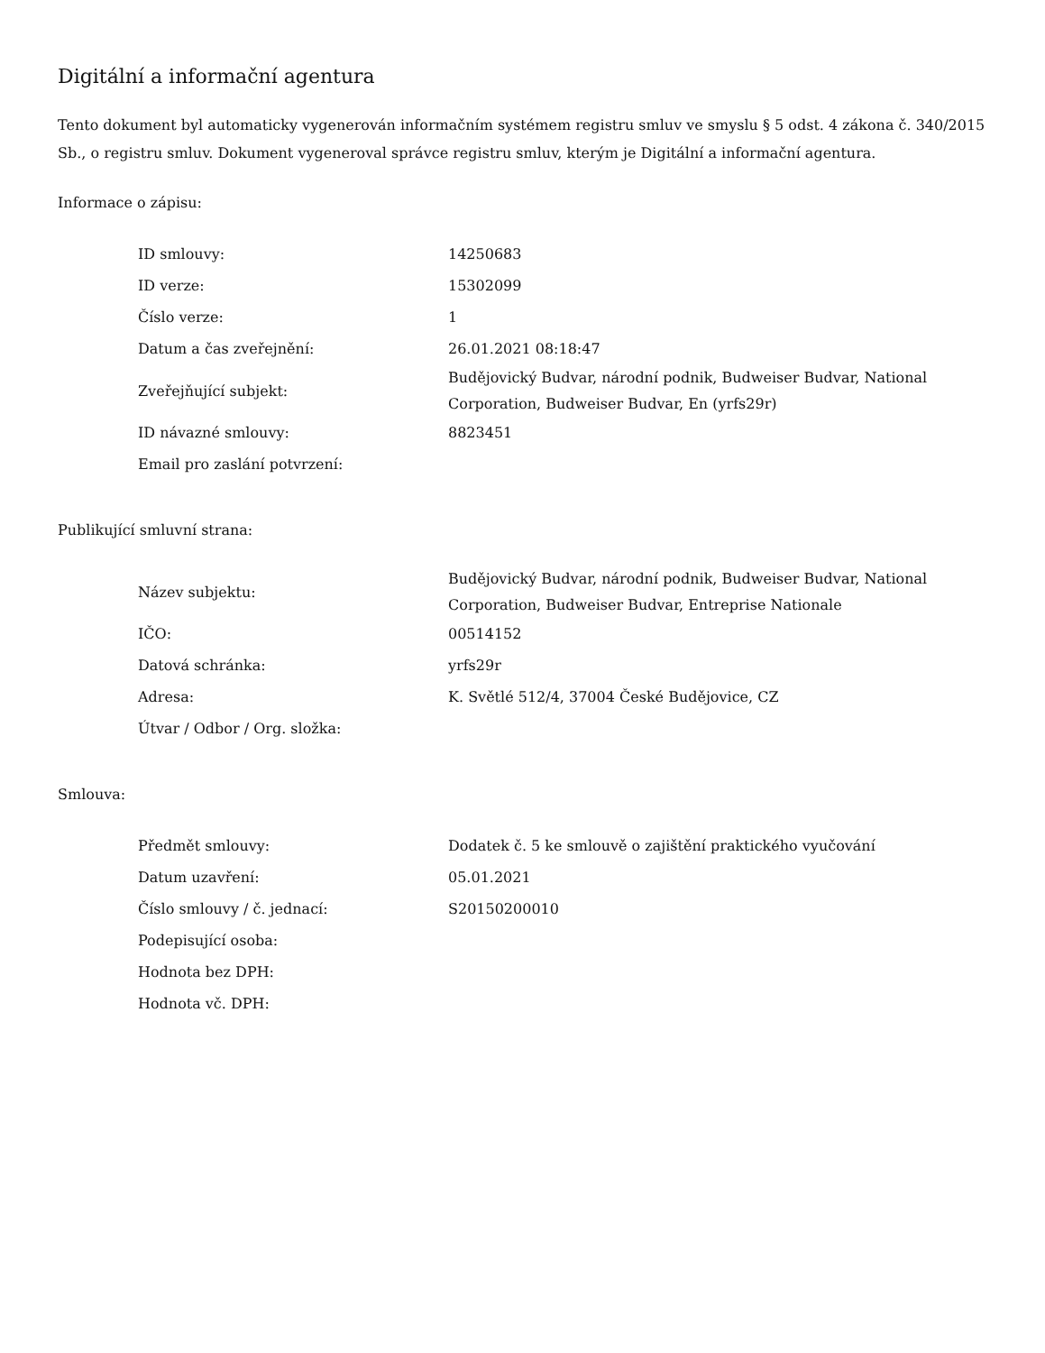Digitální a informační agentura
Tento dokument byl automaticky vygenerován informačním systémem registru smluv ve smyslu § 5 odst. 4 zákona č. 340/2015 Sb., o registru smluv. Dokument vygeneroval správce registru smluv, kterým je Digitální a informační agentura.
Informace o zápisu:
| ID smlouvy: | 14250683 |
| ID verze: | 15302099 |
| Číslo verze: | 1 |
| Datum a čas zveřejnění: | 26.01.2021 08:18:47 |
| Zveřejňující subjekt: | Budějovický Budvar, národní podnik, Budweiser Budvar, National Corporation, Budweiser Budvar, En (yrfs29r) |
| ID návazné smlouvy: | 8823451 |
| Email pro zaslání potvrzení: | |
Publikující smluvní strana:
| Název subjektu: | Budějovický Budvar, národní podnik, Budweiser Budvar, National Corporation, Budweiser Budvar, Entreprise Nationale |
| IČO: | 00514152 |
| Datová schránka: | yrfs29r |
| Adresa: | K. Světlé 512/4, 37004 České Budějovice, CZ |
| Útvar / Odbor / Org. složka: | |
Smlouva:
| Předmět smlouvy: | Dodatek č. 5 ke smlouvě o zajištění praktického vyučování |
| Datum uzavření: | 05.01.2021 |
| Číslo smlouvy / č. jednací: | S20150200010 |
| Podepisující osoba: | |
| Hodnota bez DPH: | |
| Hodnota vč. DPH: | |